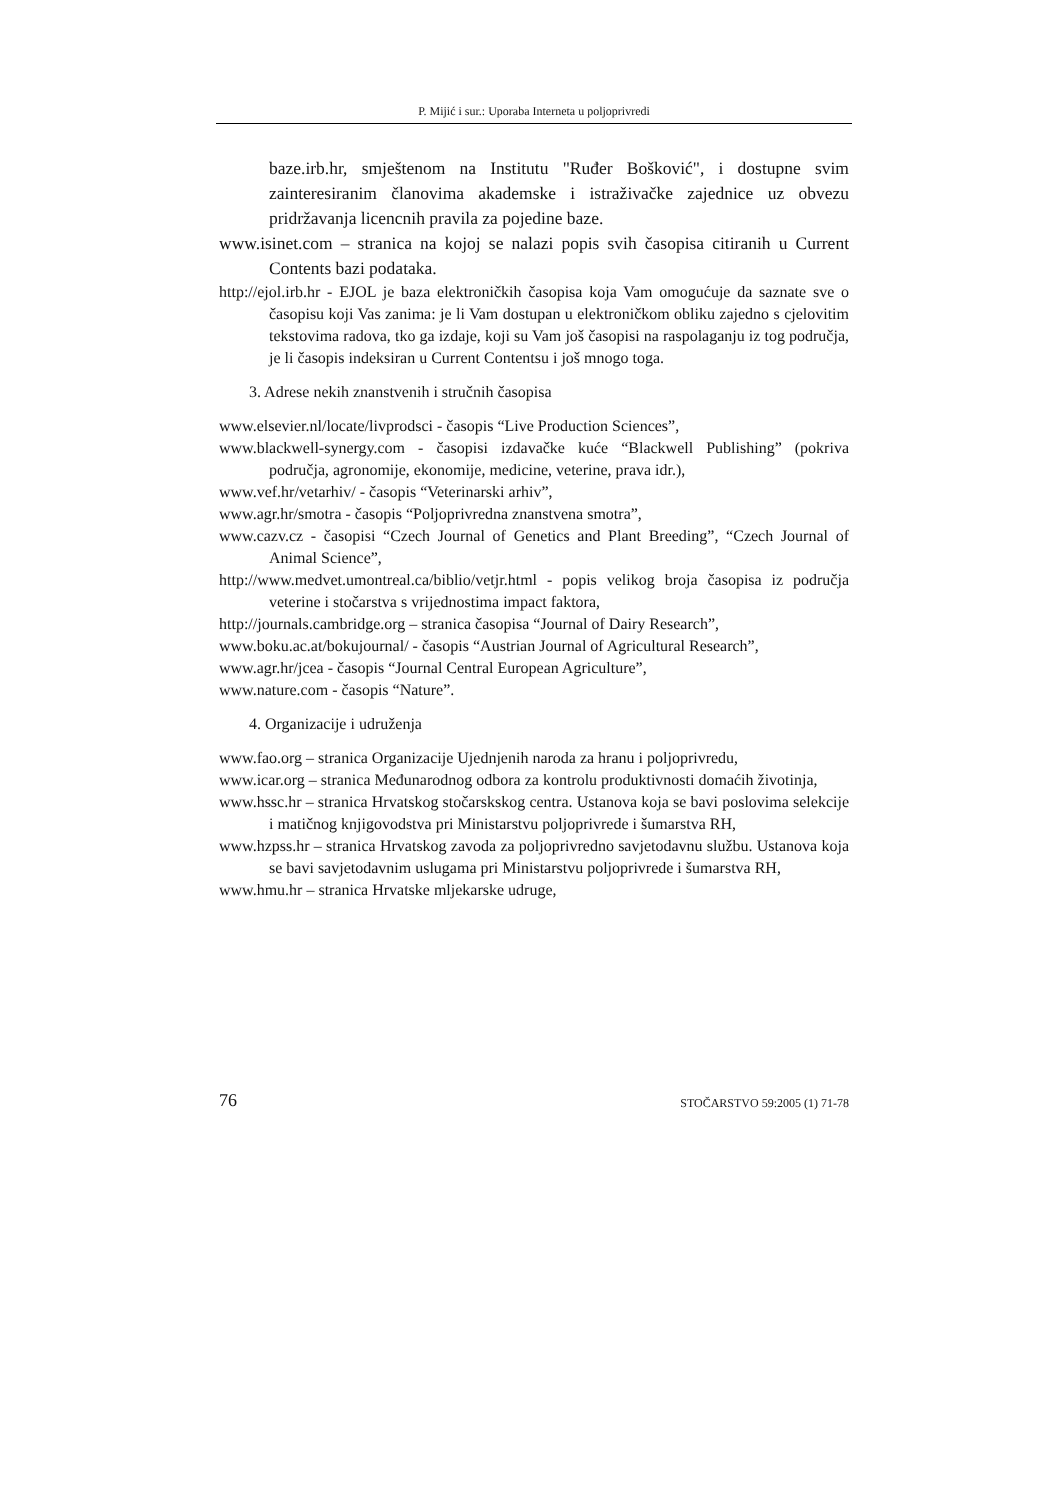P. Mijić i sur.: Uporaba Interneta u poljoprivredi
baze.irb.hr, smještenom na Institutu "Ruđer Bošković", i dostupne svim zainteresiranim članovima akademske i istraživačke zajednice uz obvezu pridržavanja licencnih pravila za pojedine baze.
www.isinet.com – stranica na kojoj se nalazi popis svih časopisa citiranih u Current Contents bazi podataka.
http://ejol.irb.hr - EJOL je baza elektroničkih časopisa koja Vam omogućuje da saznate sve o časopisu koji Vas zanima: je li Vam dostupan u elektroničkom obliku zajedno s cjelovitim tekstovima radova, tko ga izdaje, koji su Vam još časopisi na raspolaganju iz tog područja, je li časopis indeksiran u Current Contentsu i još mnogo toga.
3. Adrese nekih znanstvenih i stručnih časopisa
www.elsevier.nl/locate/livprodsci - časopis “Live Production Sciences”,
www.blackwell-synergy.com - časopisi izdavačke kuće “Blackwell Publishing” (pokriva područja, agronomije, ekonomije, medicine, veterine, prava idr.),
www.vef.hr/vetarhiv/ - časopis “Veterinarski arhiv”,
www.agr.hr/smotra - časopis “Poljoprivredna znanstvena smotra”,
www.cazv.cz - časopisi “Czech Journal of Genetics and Plant Breeding”, “Czech Journal of Animal Science”,
http://www.medvet.umontreal.ca/biblio/vetjr.html - popis velikog broja časopisa iz područja veterine i stočarstva s vrijednostima impact faktora,
http://journals.cambridge.org – stranica časopisa “Journal of Dairy Research”,
www.boku.ac.at/bokujournal/ - časopis “Austrian Journal of Agricultural Research”,
www.agr.hr/jcea - časopis “Journal Central European Agriculture”,
www.nature.com - časopis “Nature”.
4. Organizacije i udruženja
www.fao.org – stranica Organizacije Ujednjenih naroda za hranu i poljoprivredu,
www.icar.org – stranica Međunarodnog odbora za kontrolu produktivnosti domaćih životinja,
www.hssc.hr – stranica Hrvatskog stočarskskog centra. Ustanova koja se bavi poslovima selekcije i matičnog knjigovodstva pri Ministarstvu poljoprivrede i šumarstva RH,
www.hzpss.hr – stranica Hrvatskog zavoda za poljoprivredno savjetodavnu službu. Ustanova koja se bavi savjetodavnim uslugama pri Ministarstvu poljoprivrede i šumarstva RH,
www.hmu.hr – stranica Hrvatske mljekarske udruge,
76 STOČARSTVO 59:2005 (1) 71-78